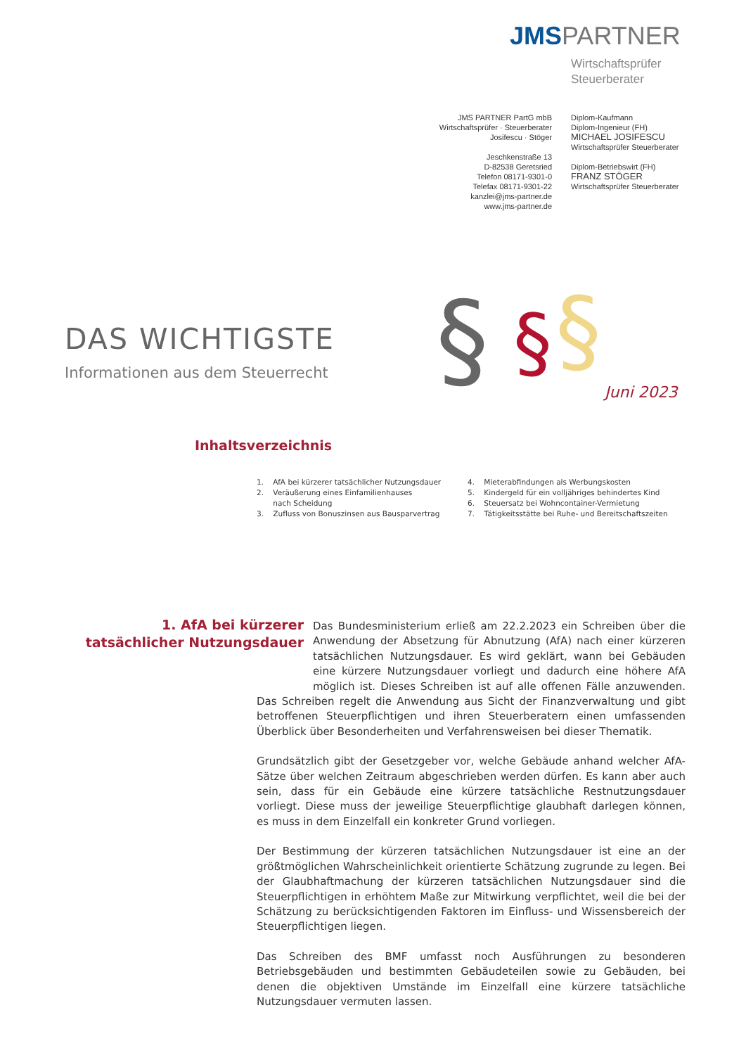JMSPARTNER
Wirtschaftsprüfer
Steuerberater
JMS PARTNER PartG mbB
Wirtschaftsprüfer · Steuerberater
Josifescu · Stöger
Jeschkenstraße 13
D-82538 Geretsried
Telefon 08171-9301-0
Telefax 08171-9301-22
kanzlei@jms-partner.de
www.jms-partner.de
Diplom-Kaufmann
Diplom-Ingenieur (FH)
MICHAEL JOSIFESCU
Wirtschaftsprüfer Steuerberater
Diplom-Betriebswirt (FH)
FRANZ STÖGER
Wirtschaftsprüfer Steuerberater
DAS WICHTIGSTE
Informationen aus dem Steuerrecht
§
§
§
Juni 2023
Inhaltsverzeichnis
1. AfA bei kürzerer tatsächlicher Nutzungsdauer
2. Veräußerung eines Einfamilienhauses
nach Scheidung
3. Zufluss von Bonuszinsen aus Bausparvertrag
4. Mieterabfindungen als Werbungskosten
5. Kindergeld für ein volljähriges behindertes Kind
6. Steuersatz bei Wohncontainer-Vermietung
7. Tätigkeitsstätte bei Ruhe- und Bereitschaftszeiten
1. AfA bei kürzerer tatsächlicher Nutzungsdauer
Das Bundesministerium erließ am 22.2.2023 ein Schreiben über die Anwendung der Absetzung für Abnutzung (AfA) nach einer kürzeren tatsächlichen Nutzungsdauer. Es wird geklärt, wann bei Gebäuden eine kürzere Nutzungsdauer vorliegt und dadurch eine höhere AfA möglich ist. Dieses Schreiben ist auf alle offenen Fälle anzuwenden. Das Schreiben regelt die Anwendung aus Sicht der Finanzverwaltung und gibt betroffenen Steuerpflichtigen und ihren Steuerberatern einen umfassenden Überblick über Besonderheiten und Verfahrensweisen bei dieser Thematik.
Grundsätzlich gibt der Gesetzgeber vor, welche Gebäude anhand welcher AfA-Sätze über welchen Zeitraum abgeschrieben werden dürfen. Es kann aber auch sein, dass für ein Gebäude eine kürzere tatsächliche Restnutzungsdauer vorliegt. Diese muss der jeweilige Steuerpflichtige glaubhaft darlegen können, es muss in dem Einzelfall ein konkreter Grund vorliegen.
Der Bestimmung der kürzeren tatsächlichen Nutzungsdauer ist eine an der größtmöglichen Wahrscheinlichkeit orientierte Schätzung zugrunde zu legen. Bei der Glaubhaftmachung der kürzeren tatsächlichen Nutzungsdauer sind die Steuerpflichtigen in erhöhtem Maße zur Mitwirkung verpflichtet, weil die bei der Schätzung zu berücksichtigenden Faktoren im Einfluss- und Wissensbereich der Steuerpflichtigen liegen.
Das Schreiben des BMF umfasst noch Ausführungen zu besonderen Betriebsgebäuden und bestimmten Gebäudeteilen sowie zu Gebäuden, bei denen die objektiven Umstände im Einzelfall eine kürzere tatsächliche Nutzungsdauer vermuten lassen.